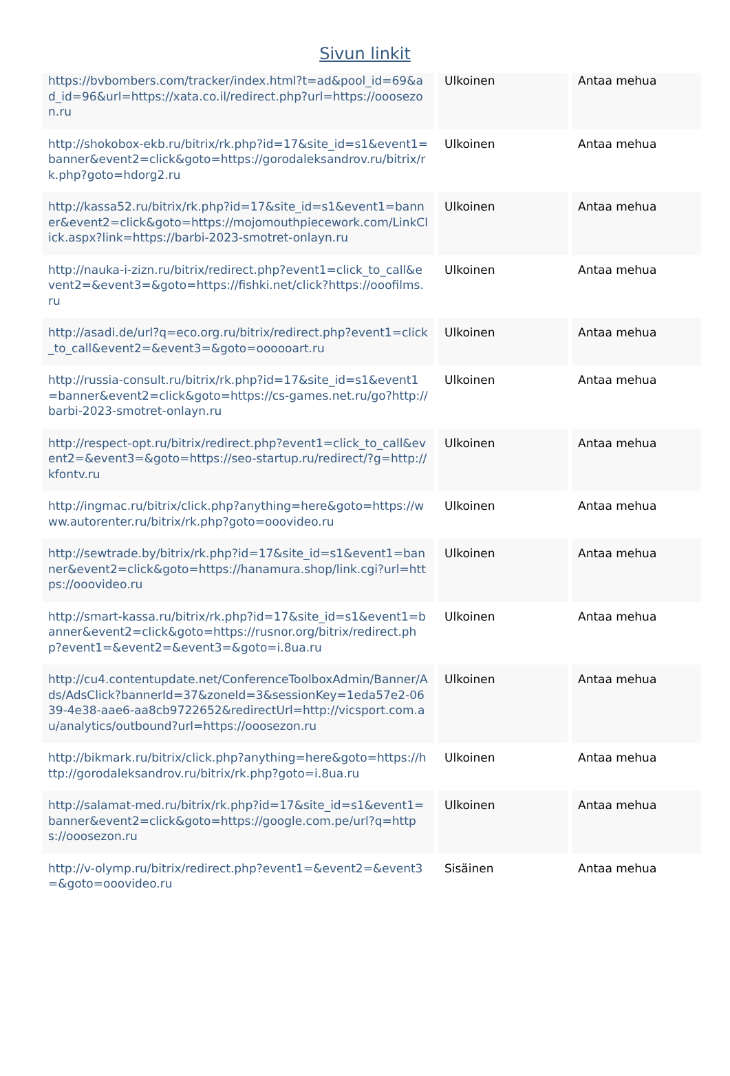Sivun linkit
| https://bvbombers.com/tracker/index.html?t=ad&pool_id=69&ad_id=96&url=https://xata.co.il/redirect.php?url=https://ooosezon.ru | Ulkoinen | Antaa mehua |
| http://shokobox-ekb.ru/bitrix/rk.php?id=17&site_id=s1&event1=banner&event2=click&goto=https://gorodaleksandrov.ru/bitrix/rk.php?goto=hdorg2.ru | Ulkoinen | Antaa mehua |
| http://kassa52.ru/bitrix/rk.php?id=17&site_id=s1&event1=banner&event2=click&goto=https://mojomouthpiecework.com/LinkClick.aspx?link=https://barbi-2023-smotret-onlayn.ru | Ulkoinen | Antaa mehua |
| http://nauka-i-zizn.ru/bitrix/redirect.php?event1=click_to_call&event2=&event3=&goto=https://fishki.net/click?https://ooofilms.ru | Ulkoinen | Antaa mehua |
| http://asadi.de/url?q=eco.org.ru/bitrix/redirect.php?event1=click_to_call&event2=&event3=&goto=oooooart.ru | Ulkoinen | Antaa mehua |
| http://russia-consult.ru/bitrix/rk.php?id=17&site_id=s1&event1=banner&event2=click&goto=https://cs-games.net.ru/go?http://barbi-2023-smotret-onlayn.ru | Ulkoinen | Antaa mehua |
| http://respect-opt.ru/bitrix/redirect.php?event1=click_to_call&event2=&event3=&goto=https://seo-startup.ru/redirect/?g=http://kfontv.ru | Ulkoinen | Antaa mehua |
| http://ingmac.ru/bitrix/click.php?anything=here&goto=https://www.autorenter.ru/bitrix/rk.php?goto=ooovideo.ru | Ulkoinen | Antaa mehua |
| http://sewtrade.by/bitrix/rk.php?id=17&site_id=s1&event1=banner&event2=click&goto=https://hanamura.shop/link.cgi?url=https://ooovideo.ru | Ulkoinen | Antaa mehua |
| http://smart-kassa.ru/bitrix/rk.php?id=17&site_id=s1&event1=banner&event2=click&goto=https://rusnor.org/bitrix/redirect.php?event1=&event2=&event3=&goto=i.8ua.ru | Ulkoinen | Antaa mehua |
| http://cu4.contentupdate.net/ConferenceToolboxAdmin/Banner/Ads/AdsClick?bannerId=37&zoneId=3&sessionKey=1eda57e2-0639-4e38-aae6-aa8cb9722652&redirectUrl=http://vicsport.com.au/analytics/outbound?url=https://ooosezon.ru | Ulkoinen | Antaa mehua |
| http://bikmark.ru/bitrix/click.php?anything=here&goto=https://http://gorodaleksandrov.ru/bitrix/rk.php?goto=i.8ua.ru | Ulkoinen | Antaa mehua |
| http://salamat-med.ru/bitrix/rk.php?id=17&site_id=s1&event1=banner&event2=click&goto=https://google.com.pe/url?q=https://ooosezon.ru | Ulkoinen | Antaa mehua |
| http://v-olymp.ru/bitrix/redirect.php?event1=&event2=&event3=&goto=ooovideo.ru | Sisäinen | Antaa mehua |